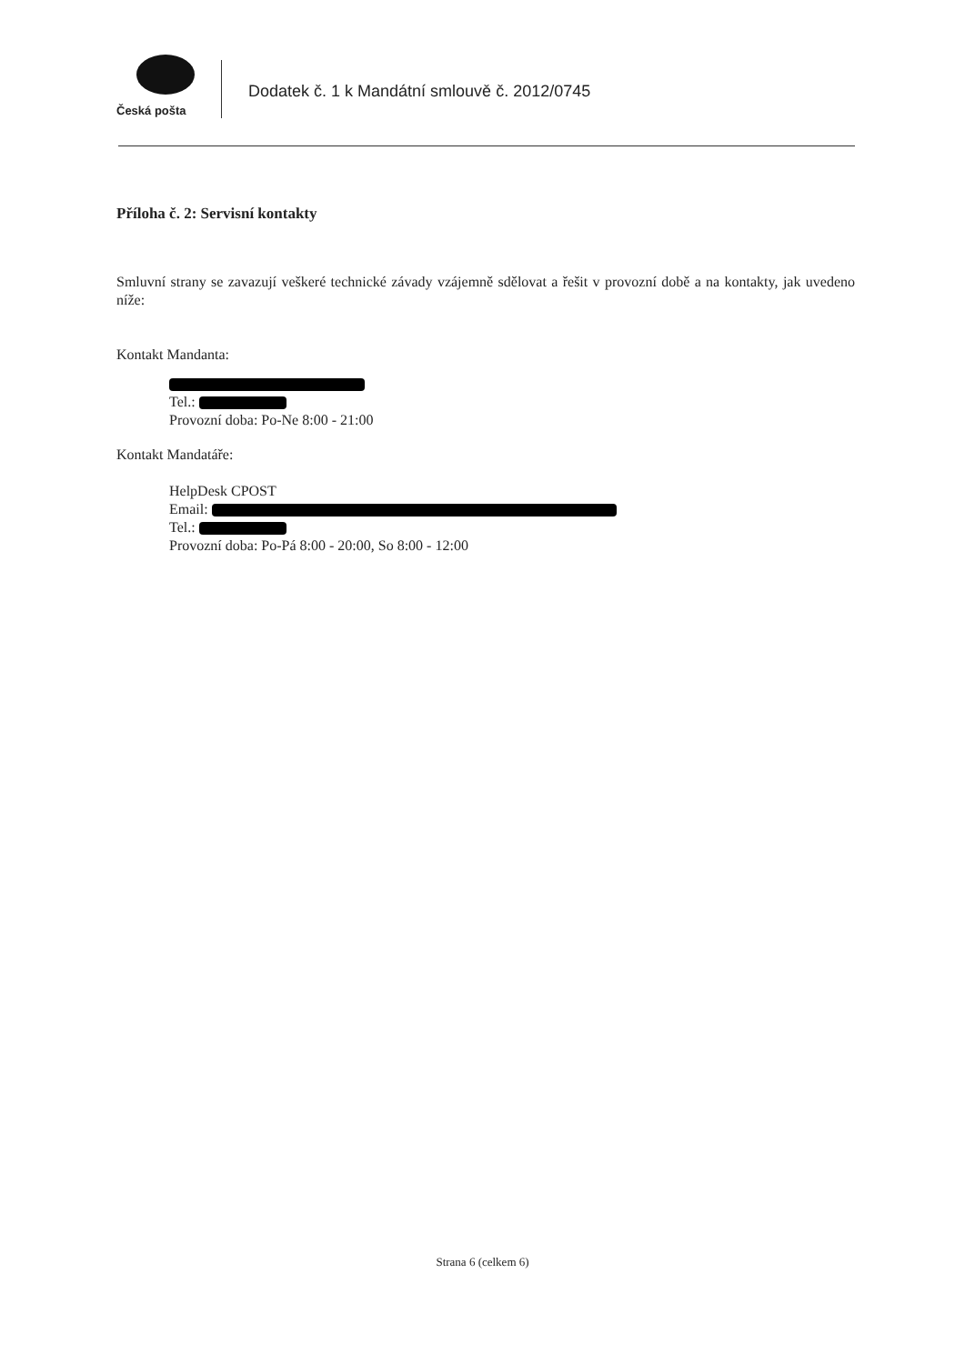Česká pošta
Dodatek č. 1 k Mandátní smlouvě č. 2012/0745
Příloha č. 2: Servisní kontakty
Smluvní strany se zavazují veškeré technické závady vzájemně sdělovat a řešit v provozní době a na kontakty, jak uvedeno níže:
Kontakt Mandanta:
Tel.:
Provozní doba: Po-Ne 8:00 - 21:00
Kontakt Mandatáře:
HelpDesk CPOST
Email:
Tel.:
Provozní doba: Po-Pá 8:00 - 20:00, So 8:00 - 12:00
Strana 6 (celkem 6)